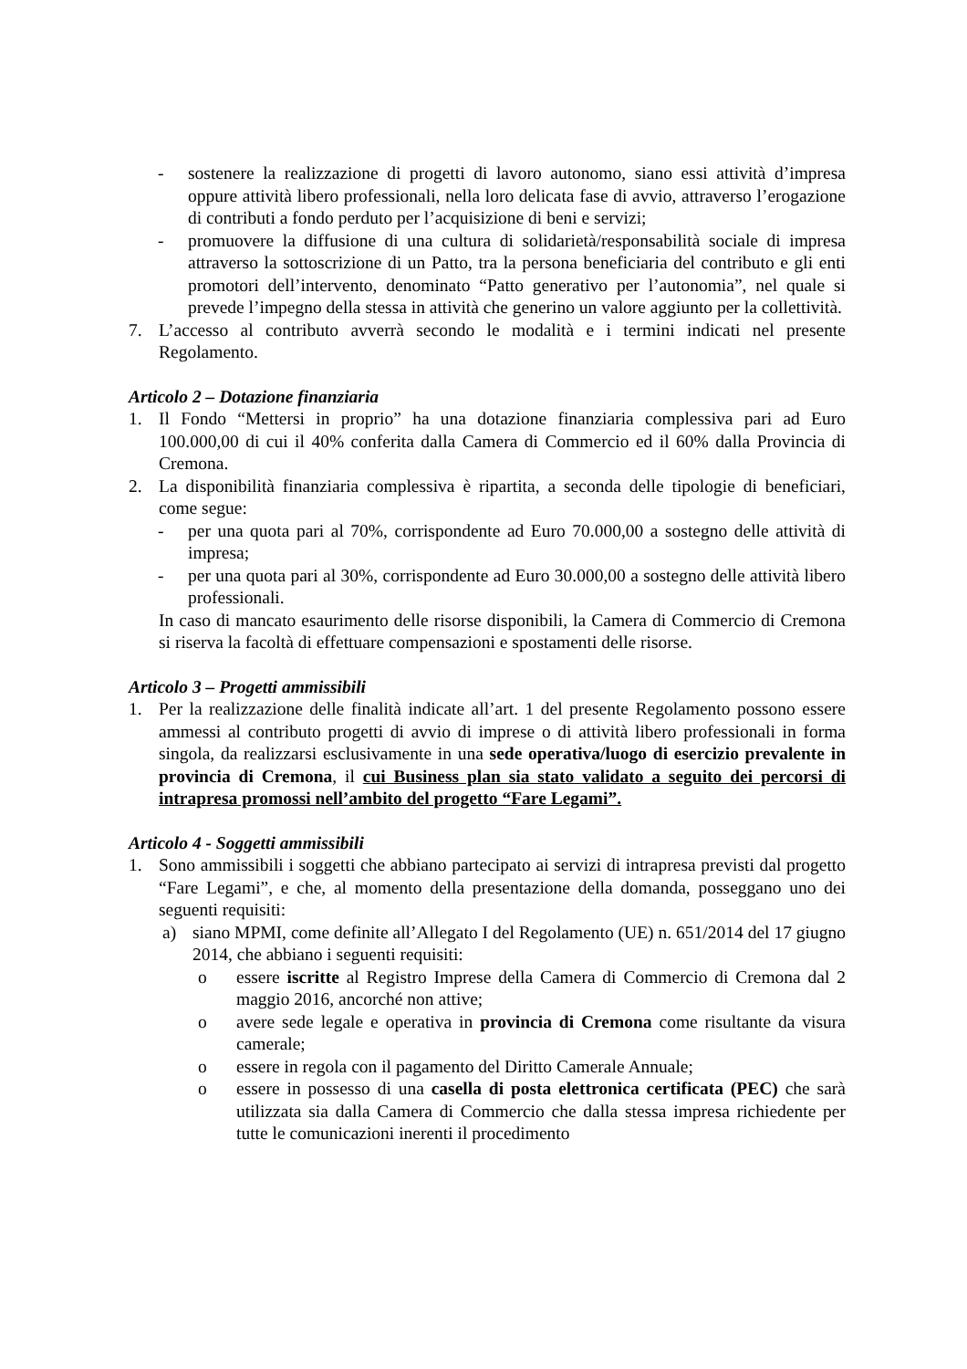- sostenere la realizzazione di progetti di lavoro autonomo, siano essi attività d’impresa oppure attività libero professionali, nella loro delicata fase di avvio, attraverso l’erogazione di contributi a fondo perduto per l’acquisizione di beni e servizi;
- promuovere la diffusione di una cultura di solidarietà/responsabilità sociale di impresa attraverso la sottoscrizione di un Patto, tra la persona beneficiaria del contributo e gli enti promotori dell’intervento, denominato “Patto generativo per l’autonomia”, nel quale si prevede l’impegno della stessa in attività che generino un valore aggiunto per la collettività.
7. L’accesso al contributo avverrà secondo le modalità e i termini indicati nel presente Regolamento.
Articolo 2 – Dotazione finanziaria
1. Il Fondo “Mettersi in proprio” ha una dotazione finanziaria complessiva pari ad Euro 100.000,00 di cui il 40% conferita dalla Camera di Commercio ed il 60% dalla Provincia di Cremona.
2. La disponibilità finanziaria complessiva è ripartita, a seconda delle tipologie di beneficiari, come segue:
- per una quota pari al 70%, corrispondente ad Euro 70.000,00 a sostegno delle attività di impresa;
- per una quota pari al 30%, corrispondente ad Euro 30.000,00 a sostegno delle attività libero professionali.
In caso di mancato esaurimento delle risorse disponibili, la Camera di Commercio di Cremona si riserva la facoltà di effettuare compensazioni e spostamenti delle risorse.
Articolo 3 – Progetti ammissibili
1. Per la realizzazione delle finalità indicate all’art. 1 del presente Regolamento possono essere ammessi al contributo progetti di avvio di imprese o di attività libero professionali in forma singola, da realizzarsi esclusivamente in una sede operativa/luogo di esercizio prevalente in provincia di Cremona, il cui Business plan sia stato validato a seguito dei percorsi di intrapresa promossi nell’ambito del progetto “Fare Legami”.
Articolo 4 - Soggetti ammissibili
1. Sono ammissibili i soggetti che abbiano partecipato ai servizi di intrapresa previsti dal progetto “Fare Legami”, e che, al momento della presentazione della domanda, posseggano uno dei seguenti requisiti:
a) siano MPMI, come definite all’Allegato I del Regolamento (UE) n. 651/2014 del 17 giugno 2014, che abbiano i seguenti requisiti:
o essere iscritte al Registro Imprese della Camera di Commercio di Cremona dal 2 maggio 2016, ancorché non attive;
o avere sede legale e operativa in provincia di Cremona come risultante da visura camerale;
o essere in regola con il pagamento del Diritto Camerale Annuale;
o essere in possesso di una casella di posta elettronica certificata (PEC) che sarà utilizzata sia dalla Camera di Commercio che dalla stessa impresa richiedente per tutte le comunicazioni inerenti il procedimento